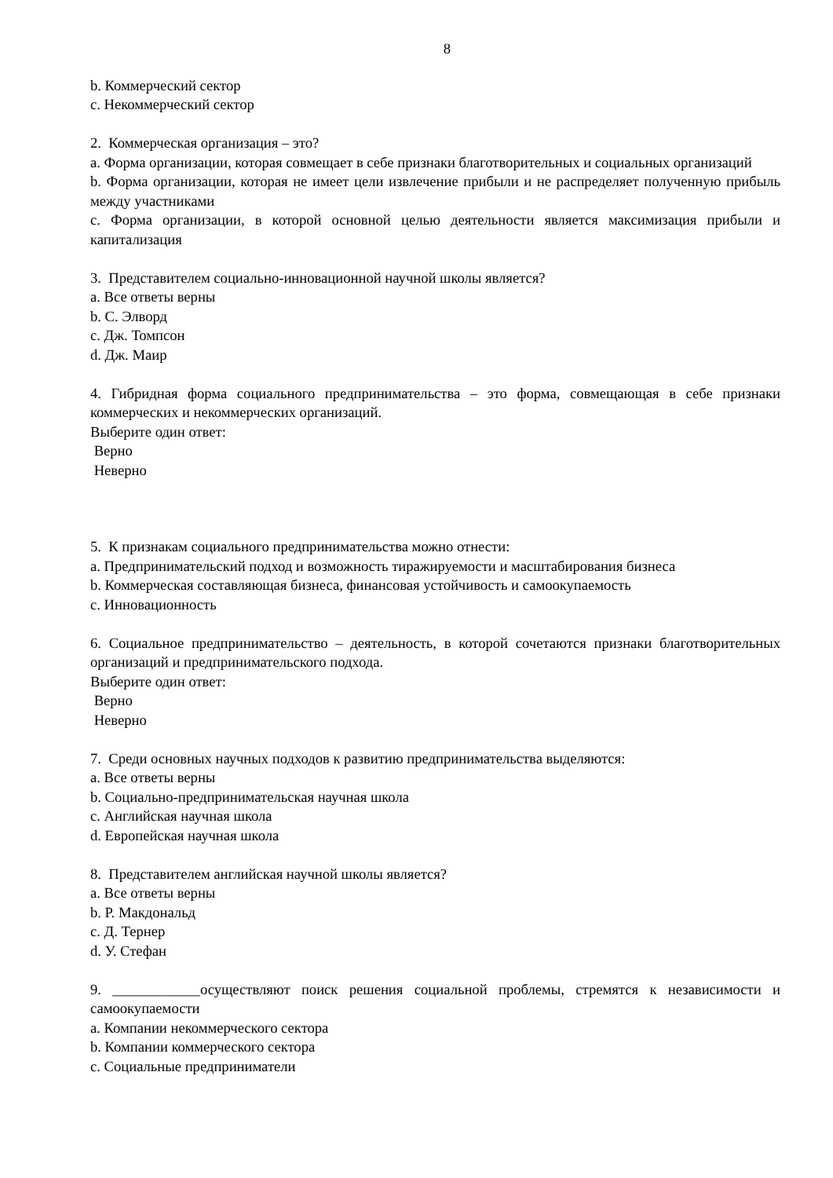8
b. Коммерческий сектор
c. Некоммерческий сектор
2. Коммерческая организация – это?
a. Форма организации, которая совмещает в себе признаки благотворительных и социальных организаций
b. Форма организации, которая не имеет цели извлечение прибыли и не распределяет полученную прибыль между участниками
c. Форма организации, в которой основной целью деятельности является максимизация прибыли и капитализация
3. Представителем социально-инновационной научной школы является?
a. Все ответы верны
b. С. Элворд
c. Дж. Томпсон
d. Дж. Маир
4. Гибридная форма социального предпринимательства – это форма, совмещающая в себе признаки коммерческих и некоммерческих организаций.
Выберите один ответ:
Верно
Неверно
5. К признакам социального предпринимательства можно отнести:
a. Предпринимательский подход и возможность тиражируемости и масштабирования бизнеса
b. Коммерческая составляющая бизнеса, финансовая устойчивость и самоокупаемость
c. Инновационность
6. Социальное предпринимательство – деятельность, в которой сочетаются признаки благотворительных организаций и предпринимательского подхода.
Выберите один ответ:
Верно
Неверно
7. Среди основных научных подходов к развитию предпринимательства выделяются:
a. Все ответы верны
b. Социально-предпринимательская научная школа
c. Английская научная школа
d. Европейская научная школа
8. Представителем английская научной школы является?
a. Все ответы верны
b. Р. Макдональд
c. Д. Тернер
d. У. Стефан
9. ____________осуществляют поиск решения социальной проблемы, стремятся к независимости и самоокупаемости
a. Компании некоммерческого сектора
b. Компании коммерческого сектора
c. Социальные предприниматели